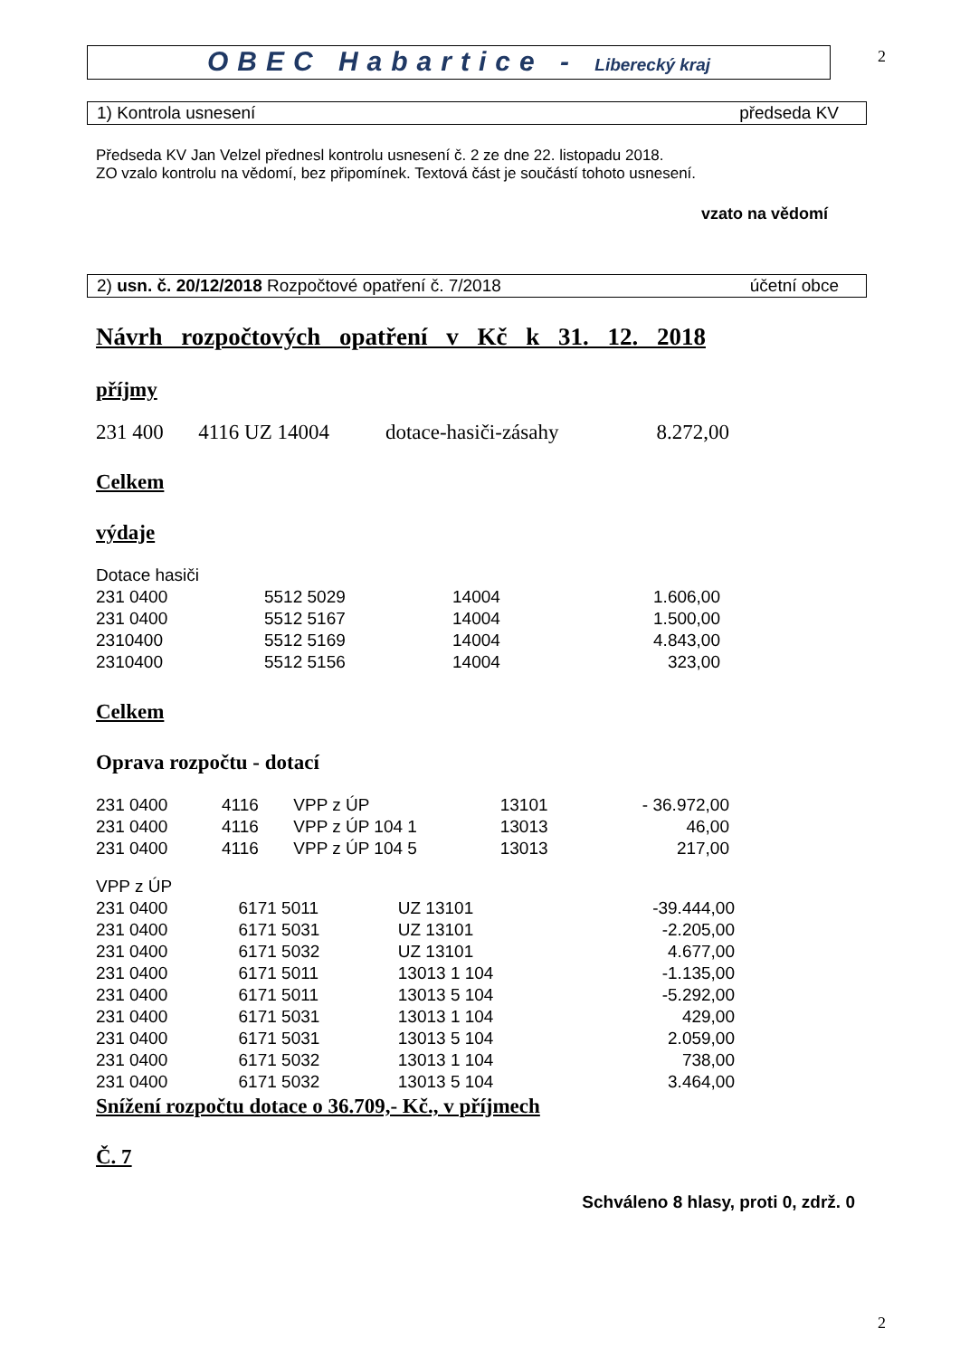2
OBEC Habartice - Liberecký kraj
1) Kontrola usnesení předseda KV
Předseda KV Jan Velzel přednesl kontrolu usnesení č. 2 ze dne 22. listopadu 2018.
ZO vzalo kontrolu na vědomí, bez připomínek. Textová část je součástí tohoto usnesení.
vzato na vědomí
2) usn. č. 20/12/2018 Rozpočtové opatření č. 7/2018 účetní obce
Návrh rozpočtových opatření v Kč k 31. 12. 2018
příjmy
| 231 400 | 4116 UZ 14004 | dotace-hasiči-zásahy | 8.272,00 |
Celkem
výdaje
| Dotace hasiči | | | |
| 231 0400 | 5512 5029 | 14004 | 1.606,00 |
| 231 0400 | 5512 5167 | 14004 | 1.500,00 |
| 2310400 | 5512 5169 | 14004 | 4.843,00 |
| 2310400 | 5512 5156 | 14004 | 323,00 |
Celkem
Oprava rozpočtu - dotací
| 231 0400 | 4116 | VPP z ÚP | 13101 | - 36.972,00 |
| 231 0400 | 4116 | VPP z ÚP 104 1 | 13013 | 46,00 |
| 231 0400 | 4116 | VPP z ÚP 104 5 | 13013 | 217,00 |
| VPP z ÚP | | | |
| 231 0400 | 6171 5011 | UZ 13101 | -39.444,00 |
| 231 0400 | 6171 5031 | UZ 13101 | -2.205,00 |
| 231 0400 | 6171 5032 | UZ 13101 | 4.677,00 |
| 231 0400 | 6171 5011 | 13013 1 104 | -1.135,00 |
| 231 0400 | 6171 5011 | 13013 5 104 | -5.292,00 |
| 231 0400 | 6171 5031 | 13013 1 104 | 429,00 |
| 231 0400 | 6171 5031 | 13013 5 104 | 2.059,00 |
| 231 0400 | 6171 5032 | 13013 1 104 | 738,00 |
| 231 0400 | 6171 5032 | 13013 5 104 | 3.464,00 |
Snížení rozpočtu dotace o 36.709,- Kč., v příjmech
Č. 7
Schváleno 8 hlasy, proti 0, zdrž. 0
2